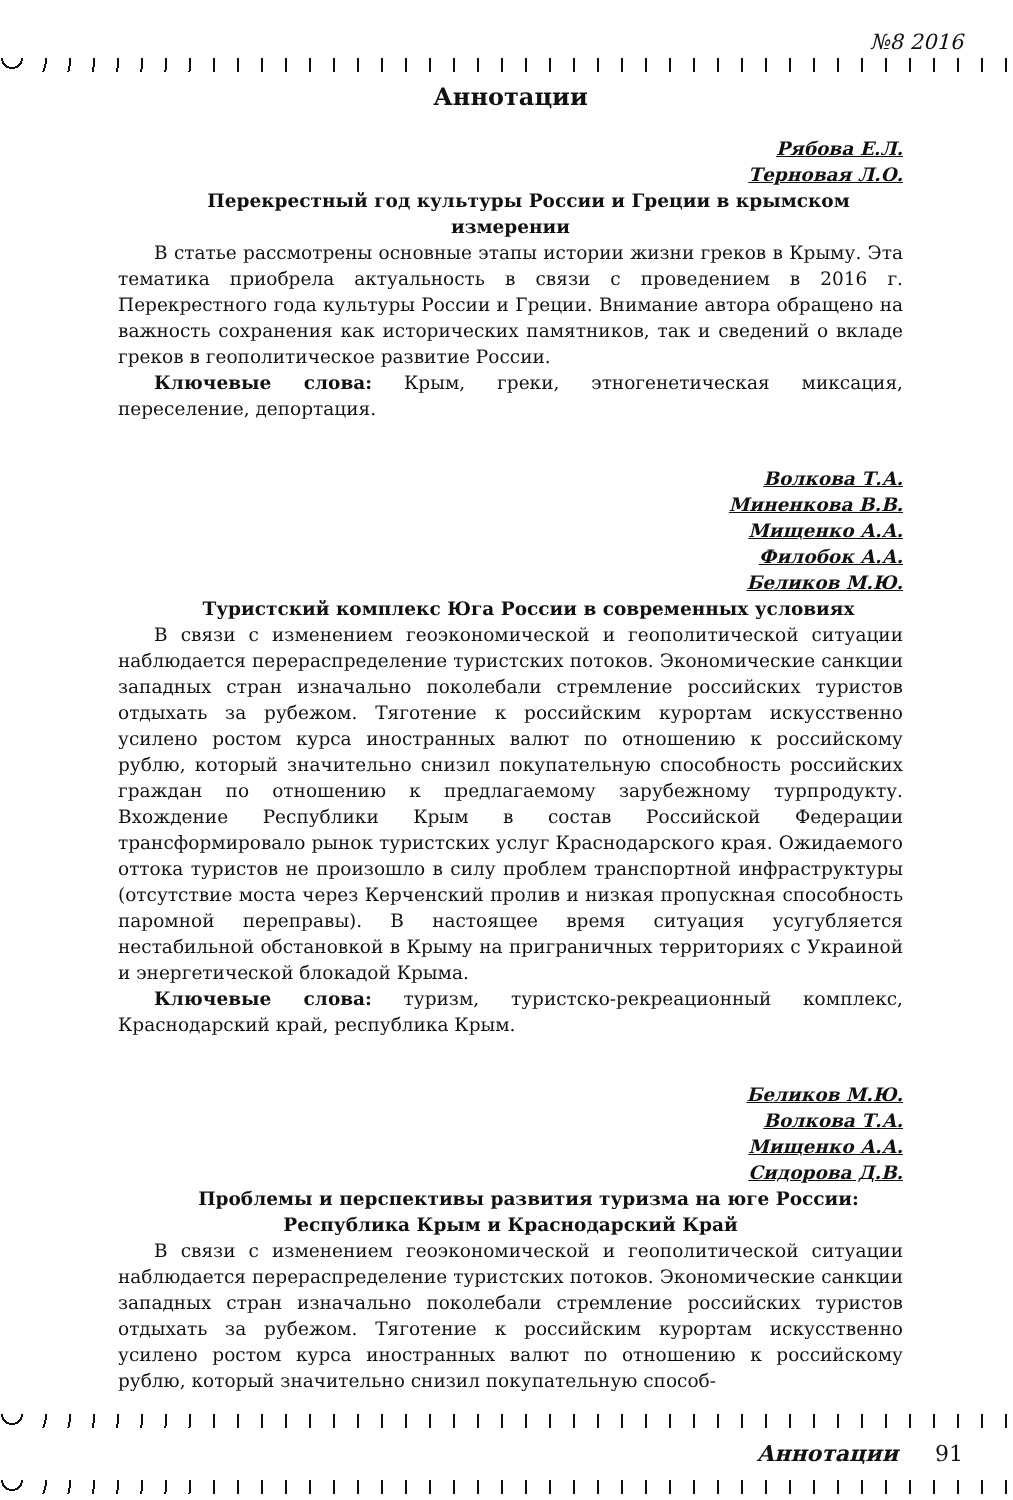№8 2016
Аннотации
Рябова Е.Л.
Терновая Л.О.
Перекрестный год культуры России и Греции в крымском измерении
В статье рассмотрены основные этапы истории жизни греков в Крыму. Эта тематика приобрела актуальность в связи с проведением в 2016 г. Перекрестного года культуры России и Греции. Внимание автора обращено на важность сохранения как исторических памятников, так и сведений о вкладе греков в геополитическое развитие России.
Ключевые слова: Крым, греки, этногенетическая миксация, переселение, депортация.
Волкова Т.А.
Миненкова В.В.
Мищенко А.А.
Филобок А.А.
Беликов М.Ю.
Туристский комплекс Юга России в современных условиях
В связи с изменением геоэкономической и геополитической ситуации наблюдается перераспределение туристских потоков. Экономические санкции западных стран изначально поколебали стремление российских туристов отдыхать за рубежом. Тяготение к российским курортам искусственно усилено ростом курса иностранных валют по отношению к российскому рублю, который значительно снизил покупательную способность российских граждан по отношению к предлагаемому зарубежному турпродукту. Вхождение Республики Крым в состав Российской Федерации трансформировало рынок туристских услуг Краснодарского края. Ожидаемого оттока туристов не произошло в силу проблем транспортной инфраструктуры (отсутствие моста через Керченский пролив и низкая пропускная способность паромной переправы). В настоящее время ситуация усугубляется нестабильной обстановкой в Крыму на приграничных территориях с Украиной и энергетической блокадой Крыма.
Ключевые слова: туризм, туристско-рекреационный комплекс, Краснодарский край, республика Крым.
Беликов М.Ю.
Волкова Т.А.
Мищенко А.А.
Сидорова Д.В.
Проблемы и перспективы развития туризма на юге России:
Республика Крым и Краснодарский Край
В связи с изменением геоэкономической и геополитической ситуации наблюдается перераспределение туристских потоков. Экономические санкции западных стран изначально поколебали стремление российских туристов отдыхать за рубежом. Тяготение к российским курортам искусственно усилено ростом курса иностранных валют по отношению к российскому рублю, который значительно снизил покупательную способ-
Аннотации 91